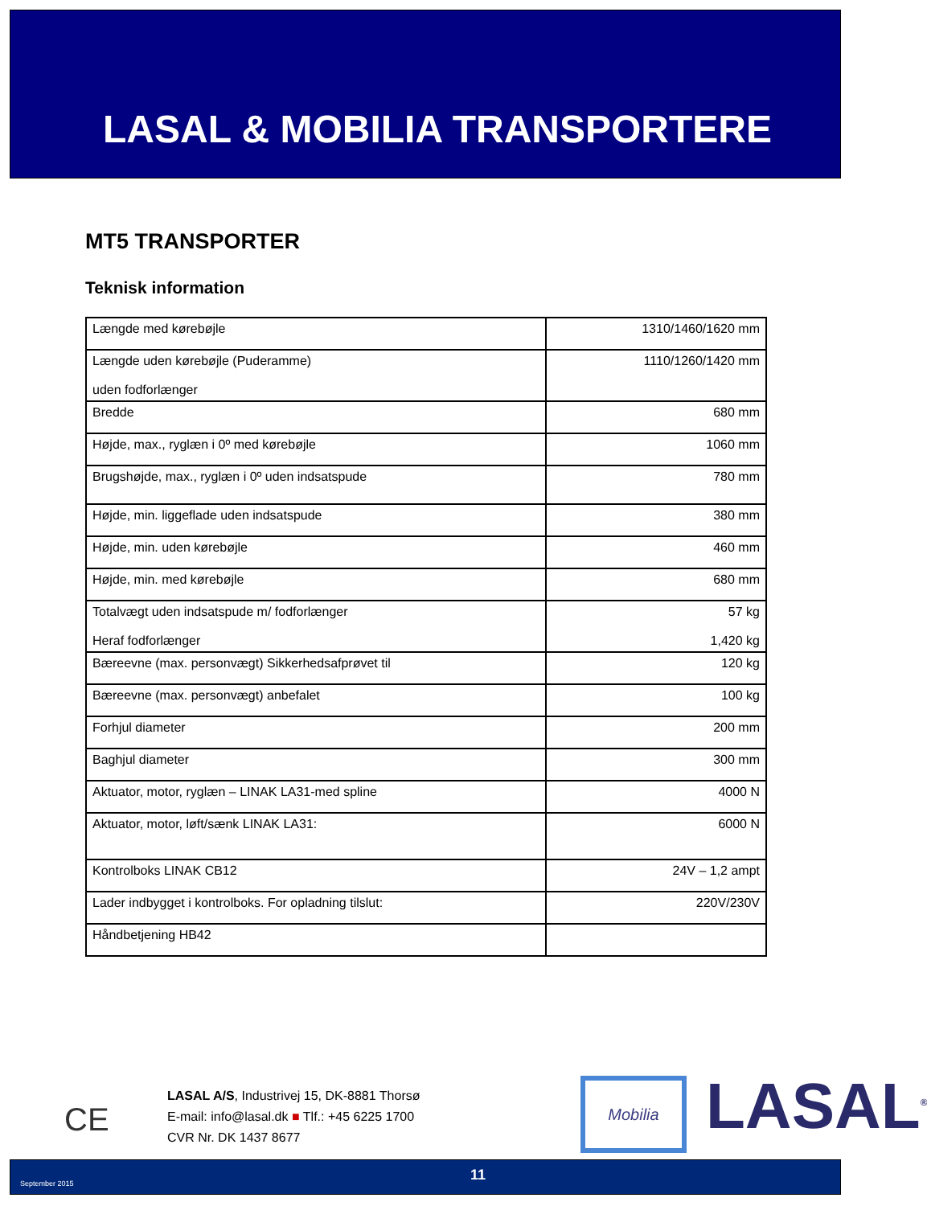LASAL & MOBILIA TRANSPORTERE
MT5 TRANSPORTER
Teknisk information
| Længde med kørebøjle | 1310/1460/1620 mm |
| Længde uden kørebøjle (Puderamme) uden fodforlænger | 1110/1260/1420 mm |
| Bredde | 680 mm |
| Højde, max., ryglæn i 0º med kørebøjle | 1060 mm |
| Brugshøjde, max., ryglæn i 0º uden indsatspude | 780 mm |
| Højde, min. liggeflade uden indsatspude | 380 mm |
| Højde, min. uden kørebøjle | 460 mm |
| Højde, min. med kørebøjle | 680 mm |
| Totalvægt uden indsatspude m/ fodforlænger Heraf fodforlænger | 57 kg 1,420 kg |
| Bæreevne (max. personvægt) Sikkerhedsafprøvet til | 120 kg |
| Bæreevne (max. personvægt) anbefalet | 100 kg |
| Forhjul diameter | 200 mm |
| Baghjul diameter | 300 mm |
| Aktuator, motor, ryglæn – LINAK LA31-med spline | 4000 N |
| Aktuator, motor, løft/sænk LINAK LA31: | 6000 N |
| Kontrolboks LINAK CB12 | 24V – 1,2 ampt |
| Lader indbygget i kontrolboks. For opladning tilslut: | 220V/230V |
| Håndbetjening HB42 | |
CE
LASAL A/S, Industrivej 15, DK-8881 Thorsø
E-mail: info@lasal.dk ■ Tlf.: +45 6225 1700
CVR Nr. DK 1437 8677
Mobilia LASAL<sup>®</sup>
September 2015 11